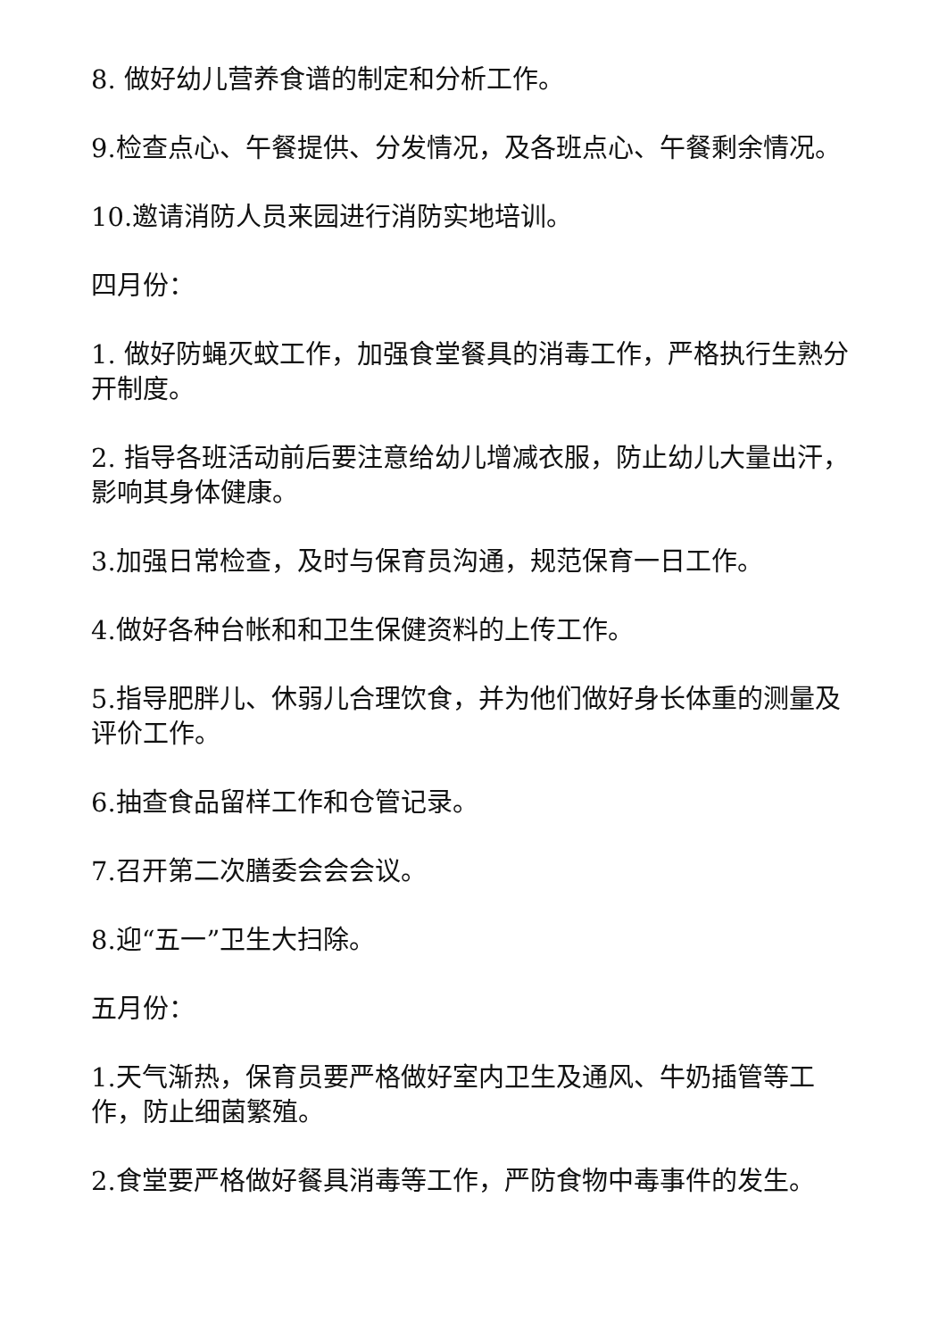8. 做好幼儿营养食谱的制定和分析工作。
9.检查点心、午餐提供、分发情况，及各班点心、午餐剩余情况。
10.邀请消防人员来园进行消防实地培训。
四月份：
1. 做好防蝇灭蚊工作，加强食堂餐具的消毒工作，严格执行生熟分开制度。
2. 指导各班活动前后要注意给幼儿增减衣服，防止幼儿大量出汗，影响其身体健康。
3.加强日常检查，及时与保育员沟通，规范保育一日工作。
4.做好各种台帐和和卫生保健资料的上传工作。
5.指导肥胖儿、休弱儿合理饮食，并为他们做好身长体重的测量及评价工作。
6.抽查食品留样工作和仓管记录。
7.召开第二次膳委会会会议。
8.迎“五一”卫生大扫除。
五月份：
1.天气渐热，保育员要严格做好室内卫生及通风、牛奶插管等工作，防止细菌繁殖。
2.食堂要严格做好餐具消毒等工作，严防食物中毒事件的发生。